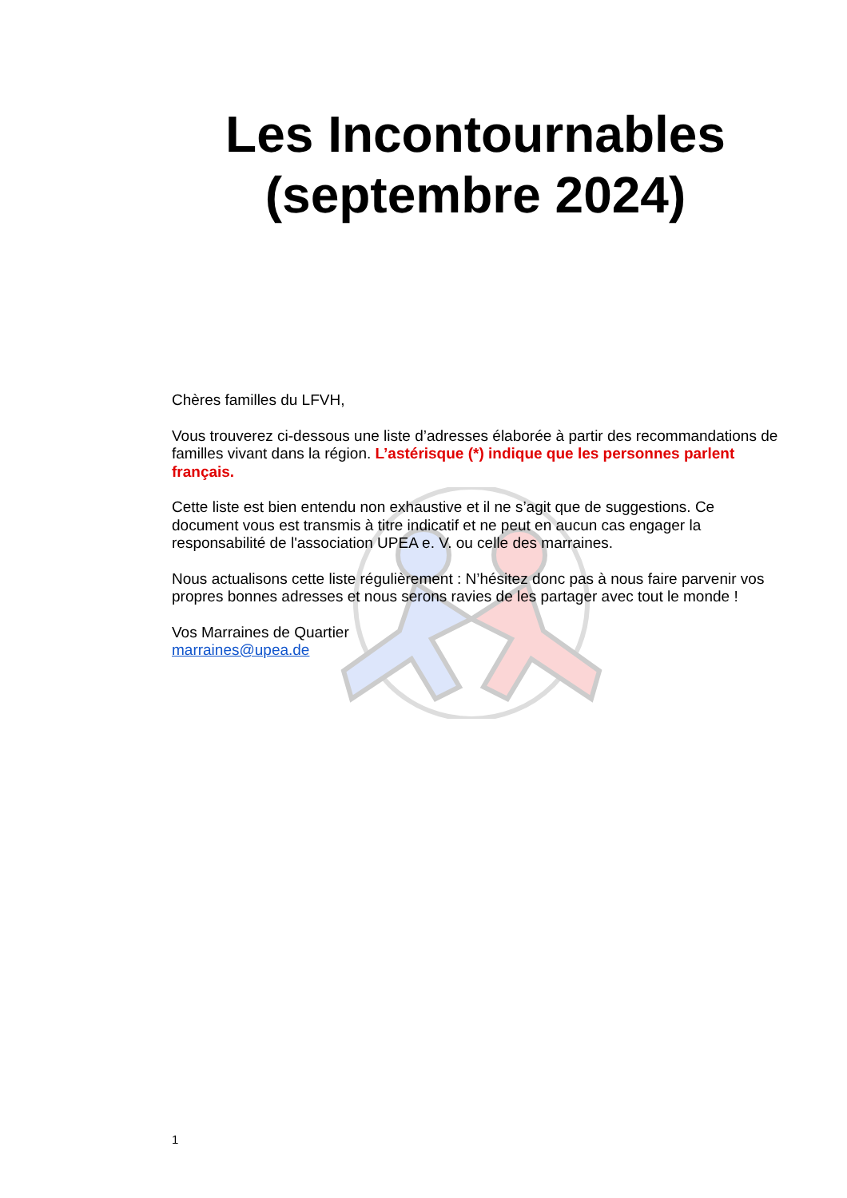Les Incontournables (septembre 2024)
Chères familles du LFVH,
Vous trouverez ci-dessous une liste d’adresses élaborée à partir des recommandations de familles vivant dans la région. L’astérisque (*) indique que les personnes parlent français.
Cette liste est bien entendu non exhaustive et il ne s’agit que de suggestions. Ce document vous est transmis à titre indicatif et ne peut en aucun cas engager la responsabilité de l'association UPEA e. V. ou celle des marraines.
Nous actualisons cette liste régulièrement : N’hésitez donc pas à nous faire parvenir vos propres bonnes adresses et nous serons ravies de les partager avec tout le monde !
Vos Marraines de Quartier
marraines@upea.de
1